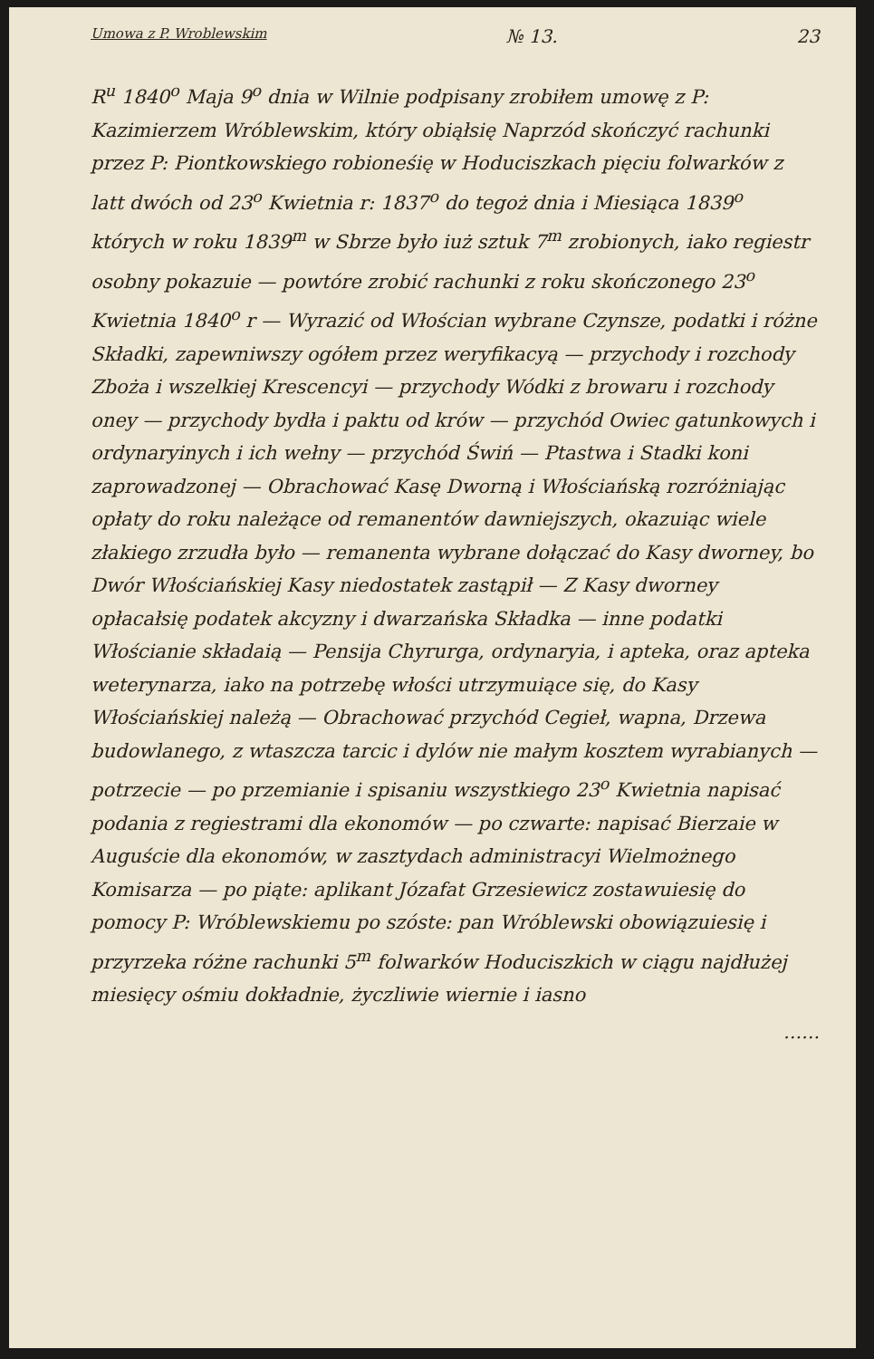Umowa z P. Wroblewskim № 13. 23
R<sup>u</sup> 1840<sup>o</sup> Maja 9<sup>o</sup> dnia w Wilnie podpisany zrobiłem umowę z P: Kazimierzem Wróblewskim, który obiąłsię Naprzód skończyć rachunki przez P: Piontkowskiego robioneśię w Hoduciszkach pięciu folwarków z latt dwóch od 23<sup>o</sup> Kwietnia r: 1837<sup>o</sup> do tegoż dnia i Miesiąca 1839<sup>o</sup> których w roku 1839<sup>m</sup> w Sbrze było iuż sztuk 7<sup>m</sup> zrobionych, iako regiestr osobny pokazuie — powtóre zrobić rachunki z roku skończonego 23<sup>o</sup> Kwietnia 1840<sup>o</sup> r — Wyrazić od Włościan wybrane Czynsze, podatki i różne Składki, zapewniwszy ogółem przez weryfikacyą — przychody i rozchody Zboża i wszelkiej Krescencyi — przychody Wódki z browaru i rozchody oney — przychody bydła i paktu od krów — przychód Owiec gatunkowych i ordynaryinych i ich wełny — przychód Świń — Ptastwa i Stadki koni zaprowadzonej — Obrachować Kasę Dworną i Włościańską rozróżniając opłaty do roku należące od remanentów dawniejszych, okazuiąc wiele złakiego zrzudła było — remanenta wybrane dołączać do Kasy dworney, bo Dwór Włościańskiej Kasy niedostatek zastąpił — Z Kasy dworney opłacałsię podatek akcyzny i dwarzańska Składka — inne podatki Włościanie składaią — Pensija Chyrurga, ordynaryia, i apteka, oraz apteka weterynarza, iako na potrzebę włości utrzymuiące się, do Kasy Włościańskiej należą — Obrachować przychód Cegieł, wapna, Drzewa budowlanego, z wtaszcza tarcic i dylów nie małym kosztem wyrabianych — potrzecie — po przemianie i spisaniu wszystkiego 23<sup>o</sup> Kwietnia napisać podania z regiestrami dla ekonomów — po czwarte: napisać Bierzaie w Auguście dla ekonomów, w zasztydach administracyi Wielmożnego Komisarza — po piąte: aplikant Józafat Grzesiewicz zostawuiesię do pomocy P: Wróblewskiemu po szóste: pan Wróblewski obowiązuiesię i przyrzeka różne rachunki 5<sup>m</sup> folwarków Hoduciszkich w ciągu najdłużej miesięcy ośmiu dokładnie, życzliwie wiernie i iasno
……